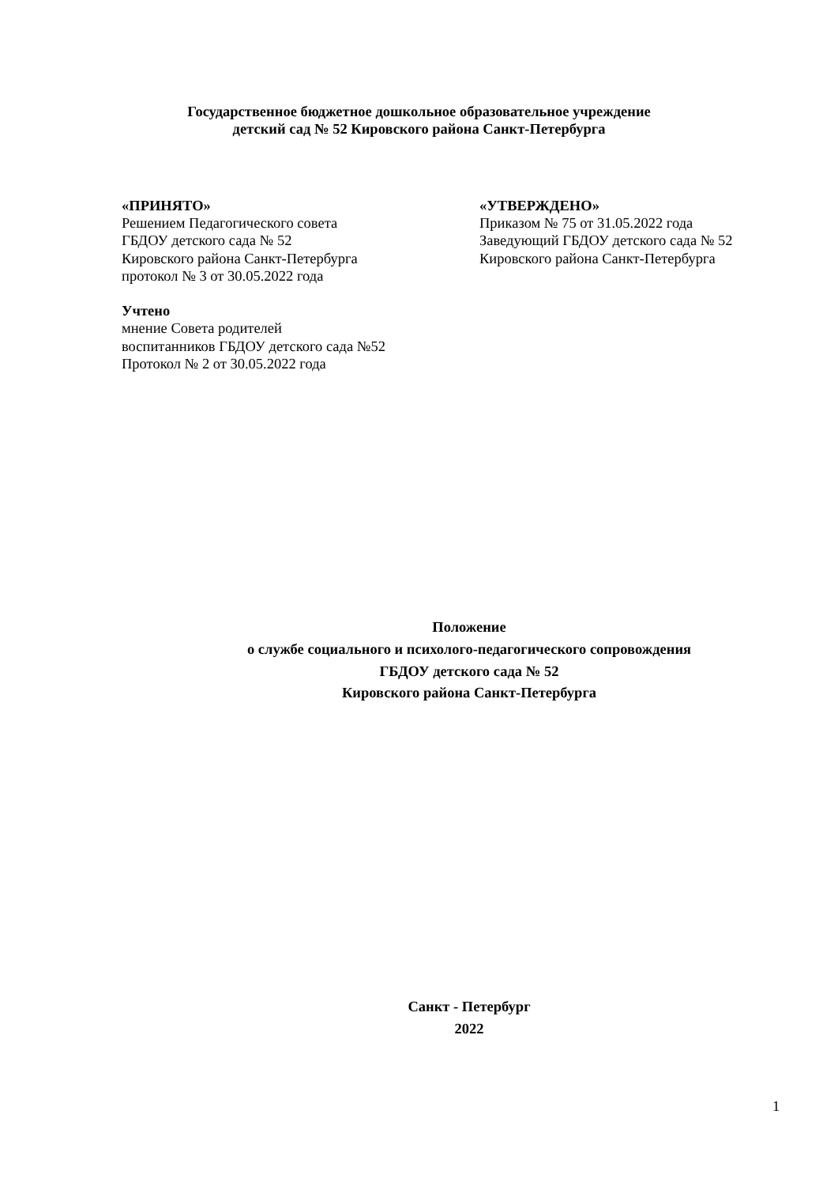Государственное бюджетное дошкольное образовательное учреждение
детский сад № 52 Кировского района Санкт-Петербурга
«ПРИНЯТО»
Решением Педагогического совета
ГБДОУ детского сада № 52
Кировского района Санкт-Петербурга
протокол № 3 от 30.05.2022 года
Учтено
мнение Совета родителей
воспитанников ГБДОУ детского сада №52
Протокол № 2 от 30.05.2022 года
«УТВЕРЖДЕНО»
Приказом № 75 от 31.05.2022 года
Заведующий ГБДОУ детского сада № 52
Кировского района Санкт-Петербурга
Положение
о службе социального и психолого-педагогического сопровождения
ГБДОУ детского сада № 52
Кировского района Санкт-Петербурга
Санкт - Петербург
2022
1